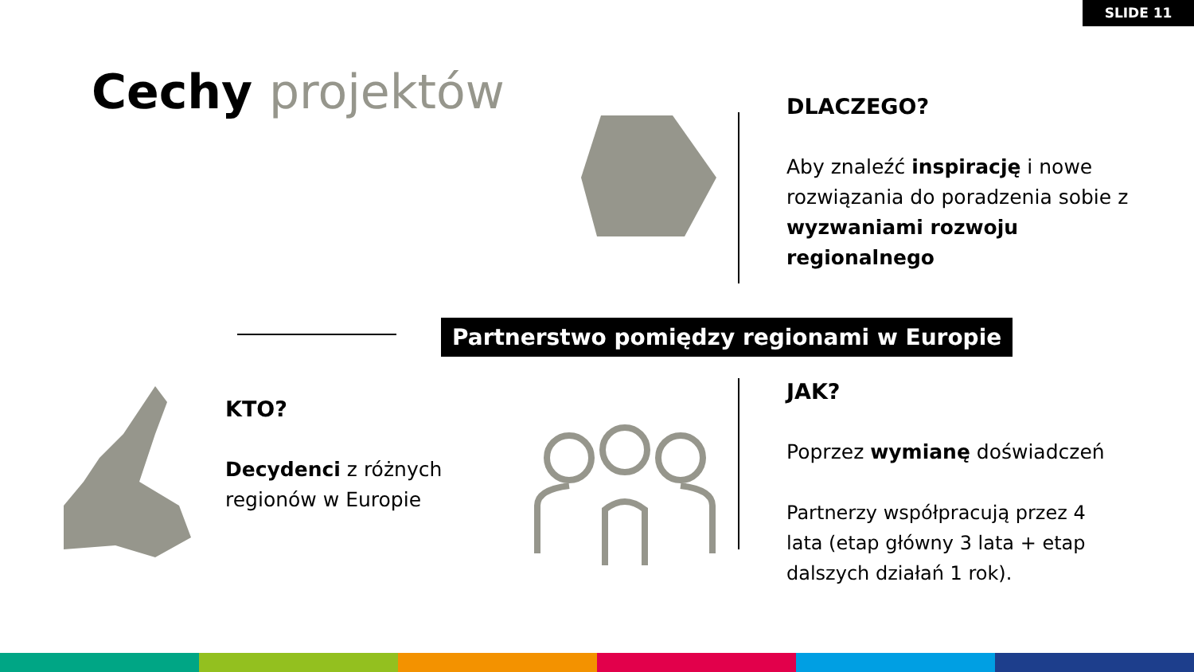SLIDE 11
Cechy projektów
DLACZEGO?
Aby znaleźć inspirację i nowe rozwiązania do poradzenia sobie z wyzwaniami rozwoju regionalnego
Partnerstwo pomiędzy regionami w Europie
KTO?
Decydenci z różnych regionów w Europie
JAK?
Poprzez wymianę doświadczeń
Partnerzy współpracują przez 4 lata (etap główny 3 lata + etap dalszych działań 1 rok).